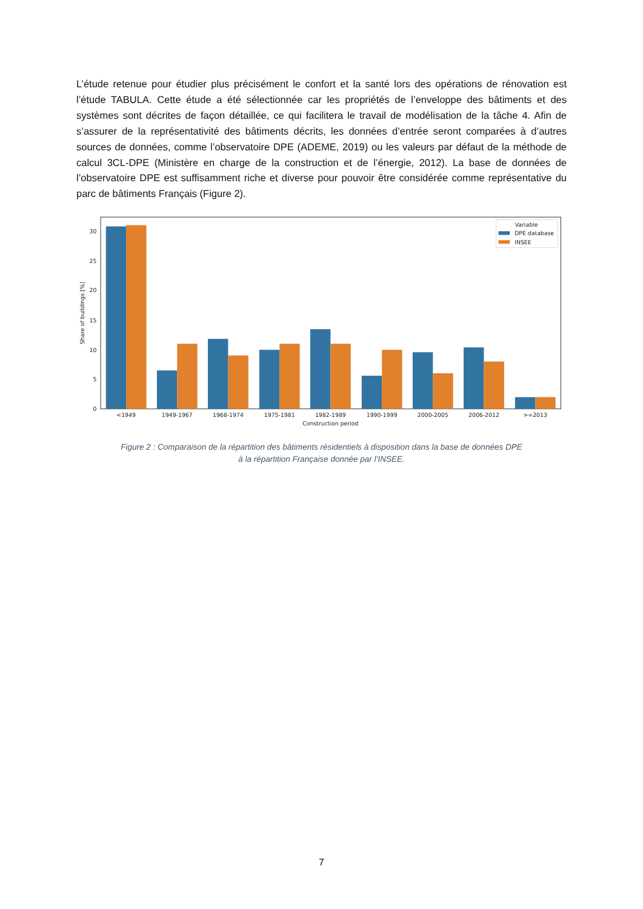L’étude retenue pour étudier plus précisément le confort et la santé lors des opérations de rénovation est l’étude TABULA. Cette étude a été sélectionnée car les propriétés de l’enveloppe des bâtiments et des systèmes sont décrites de façon détaillée, ce qui facilitera le travail de modélisation de la tâche 4. Afin de s’assurer de la représentativité des bâtiments décrits, les données d’entrée seront comparées à d’autres sources de données, comme l’observatoire DPE (ADEME, 2019) ou les valeurs par défaut de la méthode de calcul 3CL-DPE (Ministère en charge de la construction et de l’énergie, 2012). La base de données de l’observatoire DPE est suffisamment riche et diverse pour pouvoir être considérée comme représentative du parc de bâtiments Français (Figure 2).
0
5
10
15
20
25
30
Share of buildings [%]
<1949
1949-1967
1968-1974
1975-1981
1982-1989
1990-1999
2000-2005
2006-2012
>=2013
Construction period
Variable
DPE database
INSEE
Figure 2 : Comparaison de la répartition des bâtiments résidentiels à disposition dans la base de données DPE
à la répartition Française donnée par l’INSEE.
7